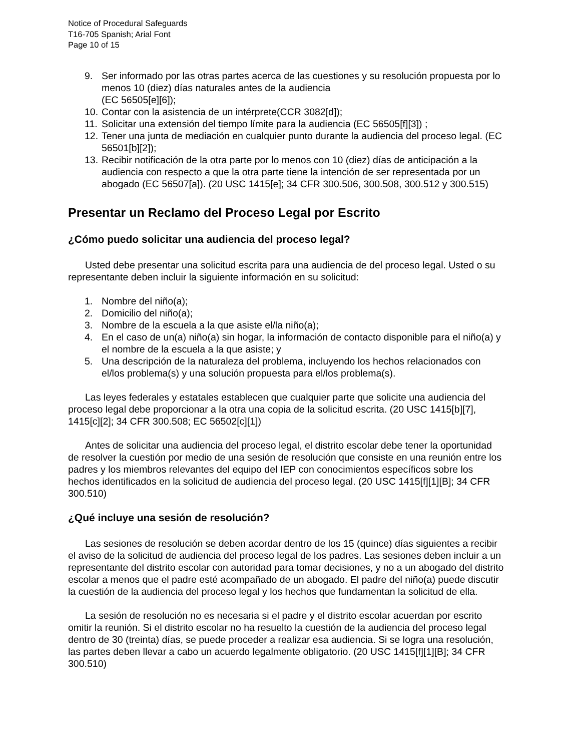Notice of Procedural Safeguards
T16-705 Spanish; Arial Font
Page 10 of 15
9. Ser informado por las otras partes acerca de las cuestiones y su resolución propuesta por lo menos 10 (diez) días naturales antes de la audiencia
(EC 56505[e][6]);
10. Contar con la asistencia de un intérprete(CCR 3082[d]);
11. Solicitar una extensión del tiempo límite para la audiencia (EC 56505[f][3]) ;
12. Tener una junta de mediación en cualquier punto durante la audiencia del proceso legal. (EC 56501[b][2]);
13. Recibir notificación de la otra parte por lo menos con 10 (diez) días de anticipación a la audiencia con respecto a que la otra parte tiene la intención de ser representada por un abogado (EC 56507[a]). (20 USC 1415[e]; 34 CFR 300.506, 300.508, 300.512 y 300.515)
Presentar un Reclamo del Proceso Legal por Escrito
¿Cómo puedo solicitar una audiencia del proceso legal?
Usted debe presentar una solicitud escrita para una audiencia de del proceso legal. Usted o su representante deben incluir la siguiente información en su solicitud:
1. Nombre del niño(a);
2. Domicilio del niño(a);
3. Nombre de la escuela a la que asiste el/la niño(a);
4. En el caso de un(a) niño(a) sin hogar, la información de contacto disponible para el niño(a) y el nombre de la escuela a la que asiste; y
5. Una descripción de la naturaleza del problema, incluyendo los hechos relacionados con el/los problema(s) y una solución propuesta para el/los problema(s).
Las leyes federales y estatales establecen que cualquier parte que solicite una audiencia del proceso legal debe proporcionar a la otra una copia de la solicitud escrita. (20 USC 1415[b][7], 1415[c][2]; 34 CFR 300.508; EC 56502[c][1])
Antes de solicitar una audiencia del proceso legal, el distrito escolar debe tener la oportunidad de resolver la cuestión por medio de una sesión de resolución que consiste en una reunión entre los padres y los miembros relevantes del equipo del IEP con conocimientos específicos sobre los hechos identificados en la solicitud de audiencia del proceso legal. (20 USC 1415[f][1][B]; 34 CFR 300.510)
¿Qué incluye una sesión de resolución?
Las sesiones de resolución se deben acordar dentro de los 15 (quince) días siguientes a recibir el aviso de la solicitud de audiencia del proceso legal de los padres. Las sesiones deben incluir a un representante del distrito escolar con autoridad para tomar decisiones, y no a un abogado del distrito escolar a menos que el padre esté acompañado de un abogado. El padre del niño(a) puede discutir la cuestión de la audiencia del proceso legal y los hechos que fundamentan la solicitud de ella.
La sesión de resolución no es necesaria si el padre y el distrito escolar acuerdan por escrito omitir la reunión. Si el distrito escolar no ha resuelto la cuestión de la audiencia del proceso legal dentro de 30 (treinta) días, se puede proceder a realizar esa audiencia. Si se logra una resolución, las partes deben llevar a cabo un acuerdo legalmente obligatorio. (20 USC 1415[f][1][B]; 34 CFR 300.510)